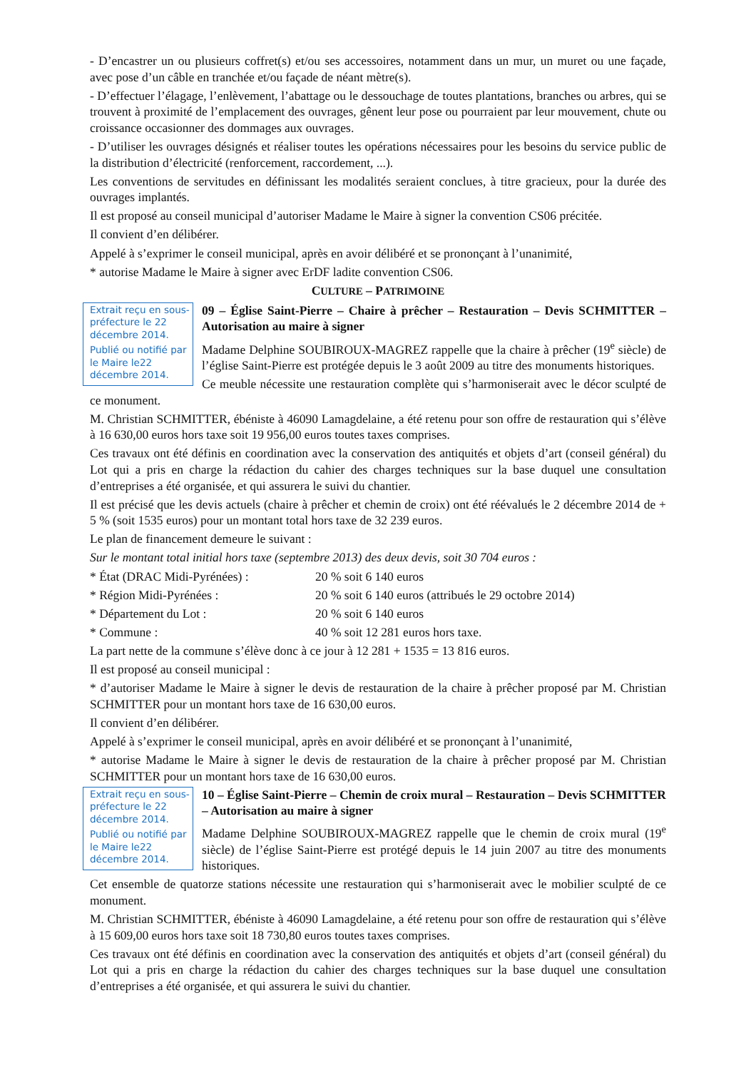- D’encastrer un ou plusieurs coffret(s) et/ou ses accessoires, notamment dans un mur, un muret ou une façade, avec pose d’un câble en tranchée et/ou façade de néant mètre(s).
- D’effectuer l’élagage, l’enlèvement, l’abattage ou le dessouchage de toutes plantations, branches ou arbres, qui se trouvent à proximité de l’emplacement des ouvrages, gênent leur pose ou pourraient par leur mouvement, chute ou croissance occasionner des dommages aux ouvrages.
- D’utiliser les ouvrages désignés et réaliser toutes les opérations nécessaires pour les besoins du service public de la distribution d’électricité (renforcement, raccordement, ...).
Les conventions de servitudes en définissant les modalités seraient conclues, à titre gracieux, pour la durée des ouvrages implantés.
Il est proposé au conseil municipal d’autoriser Madame le Maire à signer la convention CS06 précitée.
Il convient d’en délibérer.
Appelé à s’exprimer le conseil municipal, après en avoir délibéré et se prononçant à l’unanimité,
* autorise Madame le Maire à signer avec ErDF ladite convention CS06.
CULTURE – PATRIMOINE
Extrait reçu en sous-préfecture le 22 décembre 2014.
Publié ou notifié par le Maire le22 décembre 2014.
09 – Église Saint-Pierre – Chaire à prêcher – Restauration – Devis SCHMITTER – Autorisation au maire à signer
Madame Delphine SOUBIROUX-MAGREZ rappelle que la chaire à prêcher (19<sup>e</sup> siècle) de l’église Saint-Pierre est protégée depuis le 3 août 2009 au titre des monuments historiques.
Ce meuble nécessite une restauration complète qui s’harmoniserait avec le décor sculpté de ce monument.
M. Christian SCHMITTER, ébéniste à 46090 Lamagdelaine, a été retenu pour son offre de restauration qui s’élève à 16 630,00 euros hors taxe soit 19 956,00 euros toutes taxes comprises.
Ces travaux ont été définis en coordination avec la conservation des antiquités et objets d’art (conseil général) du Lot qui a pris en charge la rédaction du cahier des charges techniques sur la base duquel une consultation d’entreprises a été organisée, et qui assurera le suivi du chantier.
Il est précisé que les devis actuels (chaire à prêcher et chemin de croix) ont été réévalués le 2 décembre 2014 de + 5 % (soit 1535 euros) pour un montant total hors taxe de 32 239 euros.
Le plan de financement demeure le suivant :
Sur le montant total initial hors taxe (septembre 2013) des deux devis, soit 30 704 euros :
* État (DRAC Midi-Pyrénées) : 20 % soit 6 140 euros
* Région Midi-Pyrénées : 20 % soit 6 140 euros (attribués le 29 octobre 2014)
* Département du Lot : 20 % soit 6 140 euros
* Commune : 40 % soit 12 281 euros hors taxe.
La part nette de la commune s’élève donc à ce jour à 12 281 + 1535 = 13 816 euros.
Il est proposé au conseil municipal :
* d’autoriser Madame le Maire à signer le devis de restauration de la chaire à prêcher proposé par M. Christian SCHMITTER pour un montant hors taxe de 16 630,00 euros.
Il convient d’en délibérer.
Appelé à s’exprimer le conseil municipal, après en avoir délibéré et se prononçant à l’unanimité,
* autorise Madame le Maire à signer le devis de restauration de la chaire à prêcher proposé par M. Christian SCHMITTER pour un montant hors taxe de 16 630,00 euros.
Extrait reçu en sous-préfecture le 22 décembre 2014.
Publié ou notifié par le Maire le22 décembre 2014.
10 – Église Saint-Pierre – Chemin de croix mural – Restauration – Devis SCHMITTER – Autorisation au maire à signer
Madame Delphine SOUBIROUX-MAGREZ rappelle que le chemin de croix mural (19<sup>e</sup> siècle) de l’église Saint-Pierre est protégé depuis le 14 juin 2007 au titre des monuments historiques.
Cet ensemble de quatorze stations nécessite une restauration qui s’harmoniserait avec le mobilier sculpté de ce monument.
M. Christian SCHMITTER, ébéniste à 46090 Lamagdelaine, a été retenu pour son offre de restauration qui s’élève à 15 609,00 euros hors taxe soit 18 730,80 euros toutes taxes comprises.
Ces travaux ont été définis en coordination avec la conservation des antiquités et objets d’art (conseil général) du Lot qui a pris en charge la rédaction du cahier des charges techniques sur la base duquel une consultation d’entreprises a été organisée, et qui assurera le suivi du chantier.